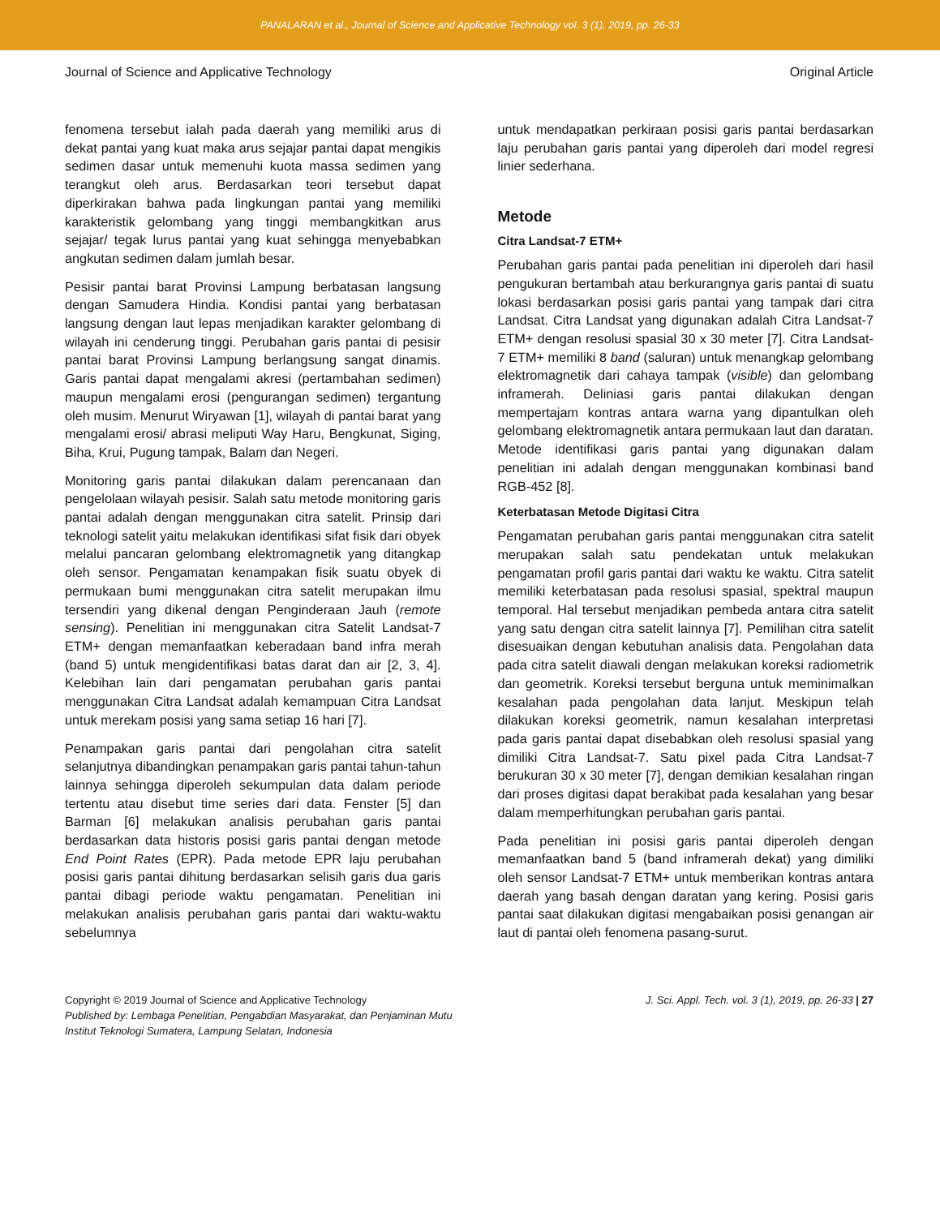PANALARAN et al., Journal of Science and Applicative Technology vol. 3 (1), 2019, pp. 26-33
Journal of Science and Applicative Technology Original Article
fenomena tersebut ialah pada daerah yang memiliki arus di dekat pantai yang kuat maka arus sejajar pantai dapat mengikis sedimen dasar untuk memenuhi kuota massa sedimen yang terangkut oleh arus. Berdasarkan teori tersebut dapat diperkirakan bahwa pada lingkungan pantai yang memiliki karakteristik gelombang yang tinggi membangkitkan arus sejajar/ tegak lurus pantai yang kuat sehingga menyebabkan angkutan sedimen dalam jumlah besar.
Pesisir pantai barat Provinsi Lampung berbatasan langsung dengan Samudera Hindia. Kondisi pantai yang berbatasan langsung dengan laut lepas menjadikan karakter gelombang di wilayah ini cenderung tinggi. Perubahan garis pantai di pesisir pantai barat Provinsi Lampung berlangsung sangat dinamis. Garis pantai dapat mengalami akresi (pertambahan sedimen) maupun mengalami erosi (pengurangan sedimen) tergantung oleh musim. Menurut Wiryawan [1], wilayah di pantai barat yang mengalami erosi/ abrasi meliputi Way Haru, Bengkunat, Siging, Biha, Krui, Pugung tampak, Balam dan Negeri.
Monitoring garis pantai dilakukan dalam perencanaan dan pengelolaan wilayah pesisir. Salah satu metode monitoring garis pantai adalah dengan menggunakan citra satelit. Prinsip dari teknologi satelit yaitu melakukan identifikasi sifat fisik dari obyek melalui pancaran gelombang elektromagnetik yang ditangkap oleh sensor. Pengamatan kenampakan fisik suatu obyek di permukaan bumi menggunakan citra satelit merupakan ilmu tersendiri yang dikenal dengan Penginderaan Jauh (remote sensing). Penelitian ini menggunakan citra Satelit Landsat-7 ETM+ dengan memanfaatkan keberadaan band infra merah (band 5) untuk mengidentifikasi batas darat dan air [2, 3, 4]. Kelebihan lain dari pengamatan perubahan garis pantai menggunakan Citra Landsat adalah kemampuan Citra Landsat untuk merekam posisi yang sama setiap 16 hari [7].
Penampakan garis pantai dari pengolahan citra satelit selanjutnya dibandingkan penampakan garis pantai tahun-tahun lainnya sehingga diperoleh sekumpulan data dalam periode tertentu atau disebut time series dari data. Fenster [5] dan Barman [6] melakukan analisis perubahan garis pantai berdasarkan data historis posisi garis pantai dengan metode End Point Rates (EPR). Pada metode EPR laju perubahan posisi garis pantai dihitung berdasarkan selisih garis dua garis pantai dibagi periode waktu pengamatan. Penelitian ini melakukan analisis perubahan garis pantai dari waktu-waktu sebelumnya
untuk mendapatkan perkiraan posisi garis pantai berdasarkan laju perubahan garis pantai yang diperoleh dari model regresi linier sederhana.
Metode
Citra Landsat-7 ETM+
Perubahan garis pantai pada penelitian ini diperoleh dari hasil pengukuran bertambah atau berkurangnya garis pantai di suatu lokasi berdasarkan posisi garis pantai yang tampak dari citra Landsat. Citra Landsat yang digunakan adalah Citra Landsat-7 ETM+ dengan resolusi spasial 30 x 30 meter [7]. Citra Landsat-7 ETM+ memiliki 8 band (saluran) untuk menangkap gelombang elektromagnetik dari cahaya tampak (visible) dan gelombang inframerah. Deliniasi garis pantai dilakukan dengan mempertajam kontras antara warna yang dipantulkan oleh gelombang elektromagnetik antara permukaan laut dan daratan. Metode identifikasi garis pantai yang digunakan dalam penelitian ini adalah dengan menggunakan kombinasi band RGB-452 [8].
Keterbatasan Metode Digitasi Citra
Pengamatan perubahan garis pantai menggunakan citra satelit merupakan salah satu pendekatan untuk melakukan pengamatan profil garis pantai dari waktu ke waktu. Citra satelit memiliki keterbatasan pada resolusi spasial, spektral maupun temporal. Hal tersebut menjadikan pembeda antara citra satelit yang satu dengan citra satelit lainnya [7]. Pemilihan citra satelit disesuaikan dengan kebutuhan analisis data. Pengolahan data pada citra satelit diawali dengan melakukan koreksi radiometrik dan geometrik. Koreksi tersebut berguna untuk meminimalkan kesalahan pada pengolahan data lanjut. Meskipun telah dilakukan koreksi geometrik, namun kesalahan interpretasi pada garis pantai dapat disebabkan oleh resolusi spasial yang dimiliki Citra Landsat-7. Satu pixel pada Citra Landsat-7 berukuran 30 x 30 meter [7], dengan demikian kesalahan ringan dari proses digitasi dapat berakibat pada kesalahan yang besar dalam memperhitungkan perubahan garis pantai.
Pada penelitian ini posisi garis pantai diperoleh dengan memanfaatkan band 5 (band inframerah dekat) yang dimiliki oleh sensor Landsat-7 ETM+ untuk memberikan kontras antara daerah yang basah dengan daratan yang kering. Posisi garis pantai saat dilakukan digitasi mengabaikan posisi genangan air laut di pantai oleh fenomena pasang-surut.
Copyright © 2019 Journal of Science and Applicative Technology
Published by: Lembaga Penelitian, Pengabdian Masyarakat, dan Penjaminan Mutu
Institut Teknologi Sumatera, Lampung Selatan, Indonesia
J. Sci. Appl. Tech. vol. 3 (1), 2019, pp. 26-33 | 27